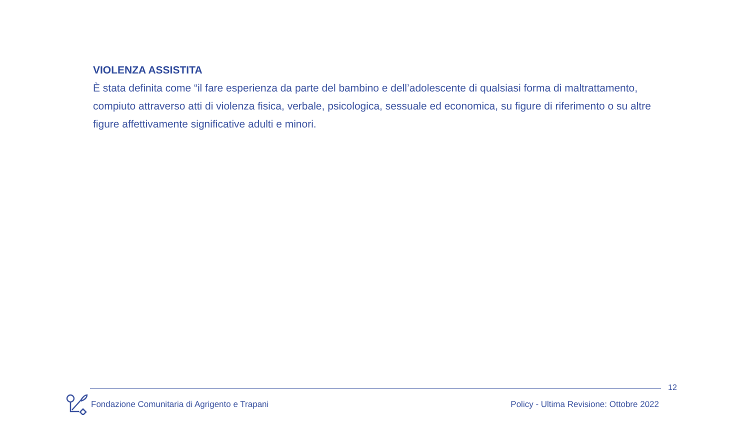VIOLENZA ASSISTITA
È stata definita come “il fare esperienza da parte del bambino e dell’adolescente di qualsiasi forma di maltrattamento, compiuto attraverso atti di violenza fisica, verbale, psicologica, sessuale ed economica, su figure di riferimento o su altre figure affettivamente significative adulti e minori.
12
Fondazione Comunitaria di Agrigento e Trapani
Policy - Ultima Revisione: Ottobre 2022